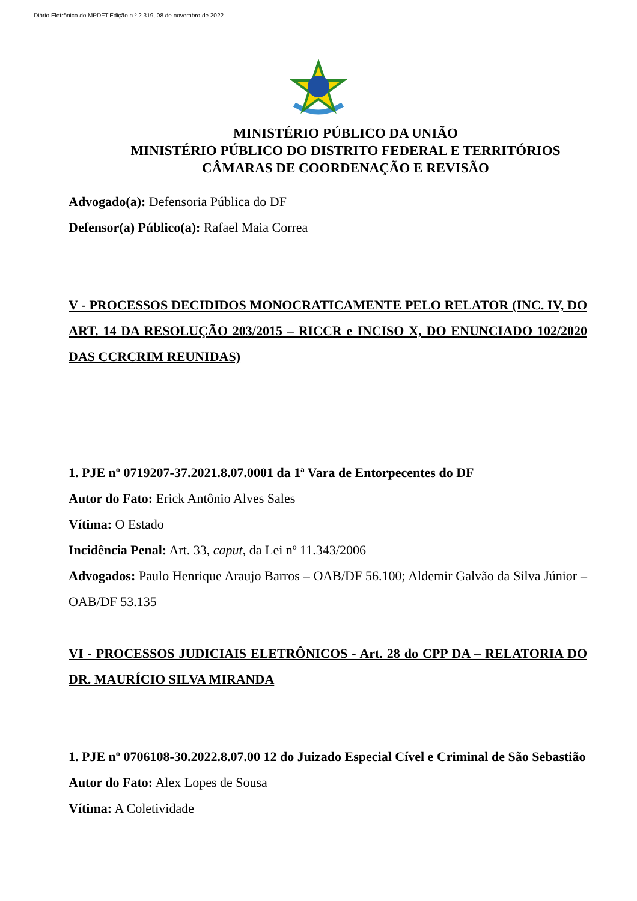Diário Eletrônico do MPDFT.Edição n.º 2.319, 08 de novembro de 2022.
MINISTÉRIO PÚBLICO DA UNIÃO
MINISTÉRIO PÚBLICO DO DISTRITO FEDERAL E TERRITÓRIOS
CÂMARAS DE COORDENAÇÃO E REVISÃO
Advogado(a): Defensoria Pública do DF
Defensor(a) Público(a): Rafael Maia Correa
V - PROCESSOS DECIDIDOS MONOCRATICAMENTE PELO RELATOR (INC. IV, DO ART. 14 DA RESOLUÇÃO 203/2015 – RICCR e INCISO X, DO ENUNCIADO 102/2020 DAS CCRCRIM REUNIDAS)
1. PJE nº 0719207-37.2021.8.07.0001 da 1ª Vara de Entorpecentes do DF
Autor do Fato: Erick Antônio Alves Sales
Vítima: O Estado
Incidência Penal: Art. 33, caput, da Lei nº 11.343/2006
Advogados: Paulo Henrique Araujo Barros – OAB/DF 56.100; Aldemir Galvão da Silva Júnior – OAB/DF 53.135
VI - PROCESSOS JUDICIAIS ELETRÔNICOS - Art. 28 do CPP DA – RELATORIA DO DR. MAURÍCIO SILVA MIRANDA
1. PJE nº 0706108-30.2022.8.07.00 12 do Juizado Especial Cível e Criminal de São Sebastião
Autor do Fato: Alex Lopes de Sousa
Vítima: A Coletividade